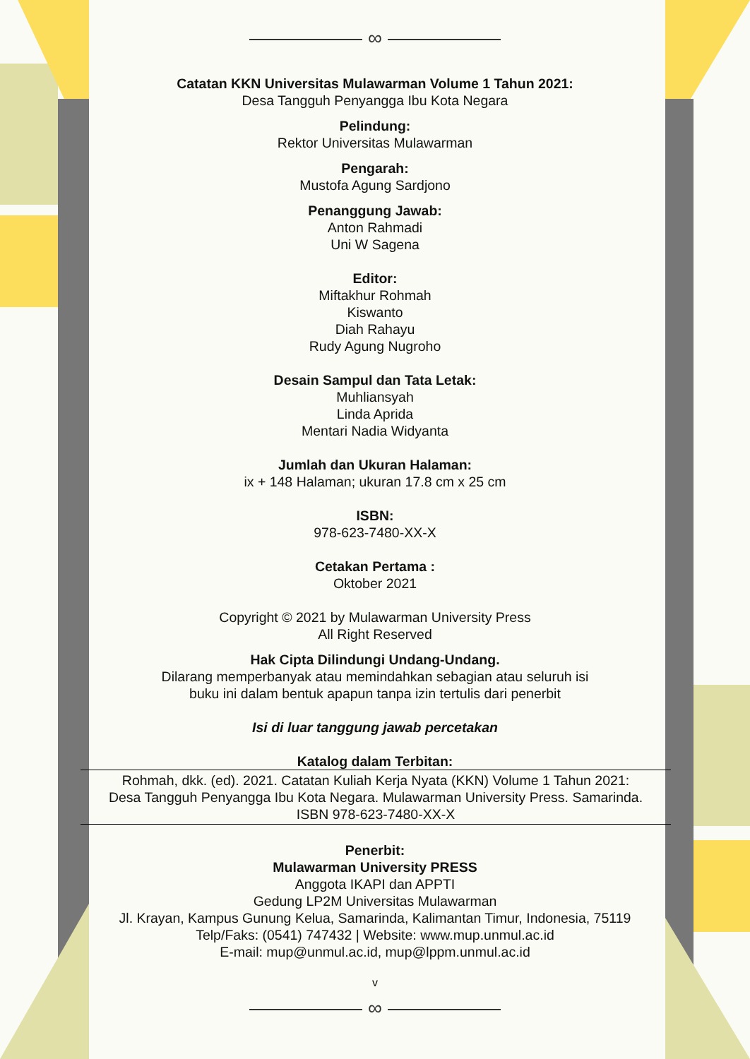∞
Catatan KKN Universitas Mulawarman Volume 1 Tahun 2021:
Desa Tangguh Penyangga Ibu Kota Negara
Pelindung:
Rektor Universitas Mulawarman
Pengarah:
Mustofa Agung Sardjono
Penanggung Jawab:
Anton Rahmadi
Uni W Sagena
Editor:
Miftakhur Rohmah
Kiswanto
Diah Rahayu
Rudy Agung Nugroho
Desain Sampul dan Tata Letak:
Muhliansyah
Linda Aprida
Mentari Nadia Widyanta
Jumlah dan Ukuran Halaman:
ix + 148 Halaman; ukuran 17.8 cm x 25 cm
ISBN:
978-623-7480-XX-X
Cetakan Pertama :
Oktober 2021
Copyright © 2021 by Mulawarman University Press
All Right Reserved
Hak Cipta Dilindungi Undang-Undang.
Dilarang memperbanyak atau memindahkan sebagian atau seluruh isi
buku ini dalam bentuk apapun tanpa izin tertulis dari penerbit
Isi di luar tanggung jawab percetakan
Katalog dalam Terbitan:
Rohmah, dkk. (ed). 2021. Catatan Kuliah Kerja Nyata (KKN) Volume 1 Tahun 2021:
Desa Tangguh Penyangga Ibu Kota Negara. Mulawarman University Press. Samarinda.
ISBN 978-623-7480-XX-X
Penerbit:
Mulawarman University PRESS
Anggota IKAPI dan APPTI
Gedung LP2M Universitas Mulawarman
Jl. Krayan, Kampus Gunung Kelua, Samarinda, Kalimantan Timur, Indonesia, 75119
Telp/Faks: (0541) 747432 | Website: www.mup.unmul.ac.id
E-mail: mup@unmul.ac.id, mup@lppm.unmul.ac.id
v
∞